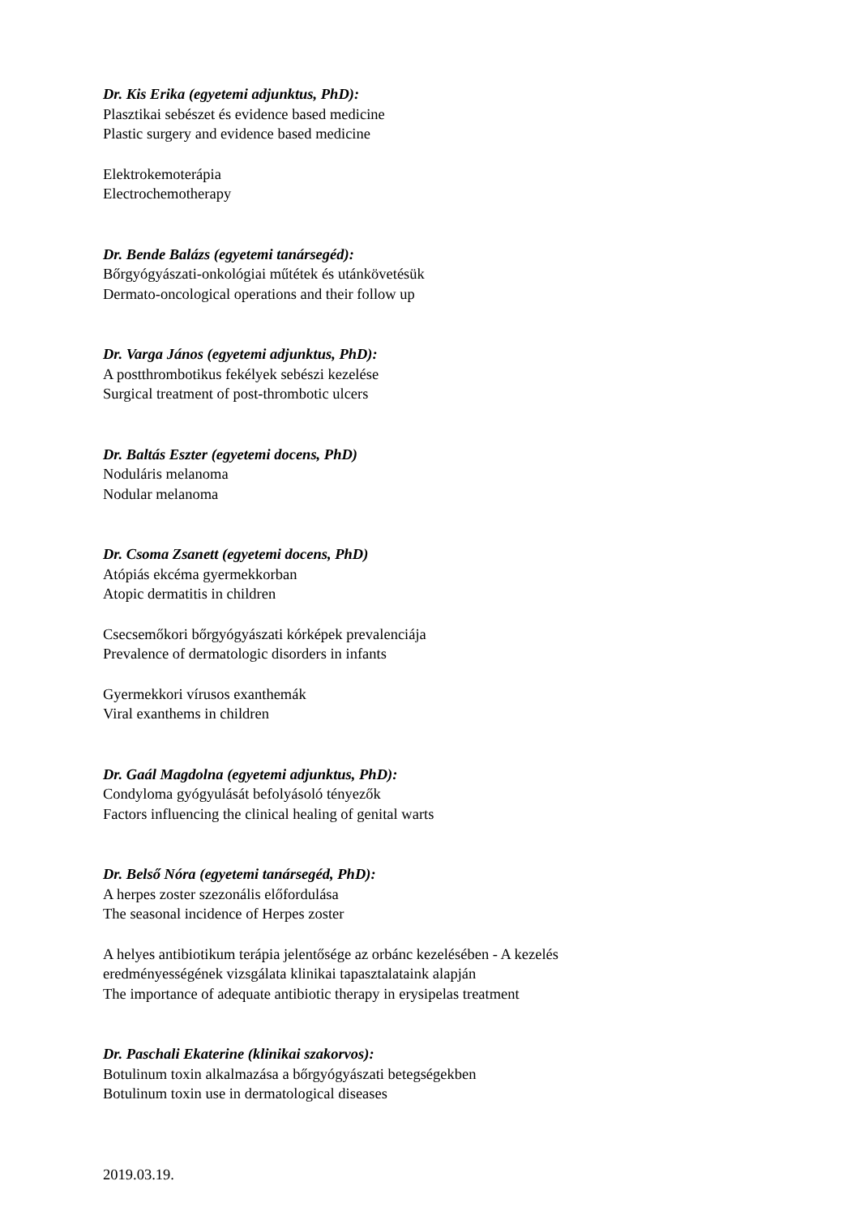Dr. Kis Erika (egyetemi adjunktus, PhD):
Plasztikai sebészet és evidence based medicine
Plastic surgery and evidence based medicine
Elektrokemoterápia
Electrochemotherapy
Dr. Bende Balázs (egyetemi tanársegéd):
Bőrgyógyászati-onkológiai műtétek és utánkövetésük
Dermato-oncological operations and their follow up
Dr. Varga János (egyetemi adjunktus, PhD):
A postthrombotikus fekélyek sebészi kezelése
Surgical treatment of post-thrombotic ulcers
Dr. Baltás Eszter (egyetemi docens, PhD)
Noduláris melanoma
Nodular melanoma
Dr. Csoma Zsanett (egyetemi docens, PhD)
Atópiás ekcéma gyermekkorban
Atopic dermatitis in children
Csecsemőkori bőrgyógyászati kórképek prevalenciája
Prevalence of dermatologic disorders in infants
Gyermekkori vírusos exanthemák
Viral exanthems in children
Dr. Gaál Magdolna (egyetemi adjunktus, PhD):
Condyloma gyógyulását befolyásoló tényezők
Factors influencing the clinical healing of genital warts
Dr. Belső Nóra (egyetemi tanársegéd, PhD):
A herpes zoster szezonális előfordulása
The seasonal incidence of Herpes zoster
A helyes antibiotikum terápia jelentősége az orbánc kezelésében - A kezelés
eredményességének vizsgálata klinikai tapasztalataink alapján
The importance of adequate antibiotic therapy in erysipelas treatment
Dr. Paschali Ekaterine (klinikai szakorvos):
Botulinum toxin alkalmazása a bőrgyógyászati betegségekben
Botulinum toxin use in dermatological diseases
2019.03.19.